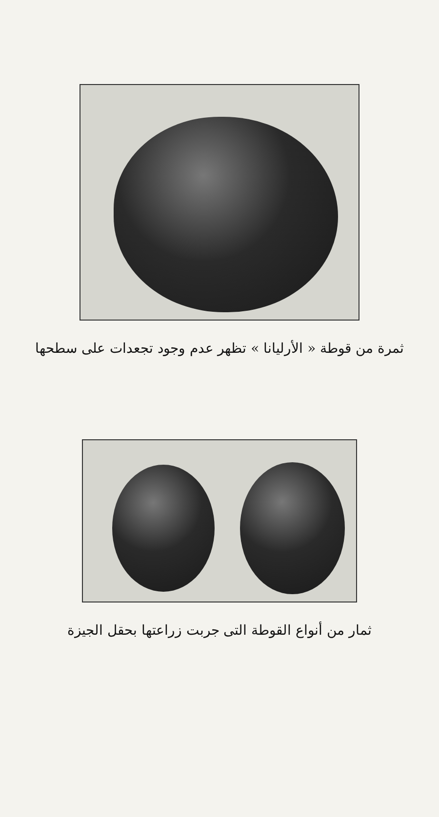ثمرة من قوطة « الأرليانا » تظهر عدم وجود تجعدات على سطحها
ثمار من أنواع القوطة التى جربت زراعتها بحقل الجيزة